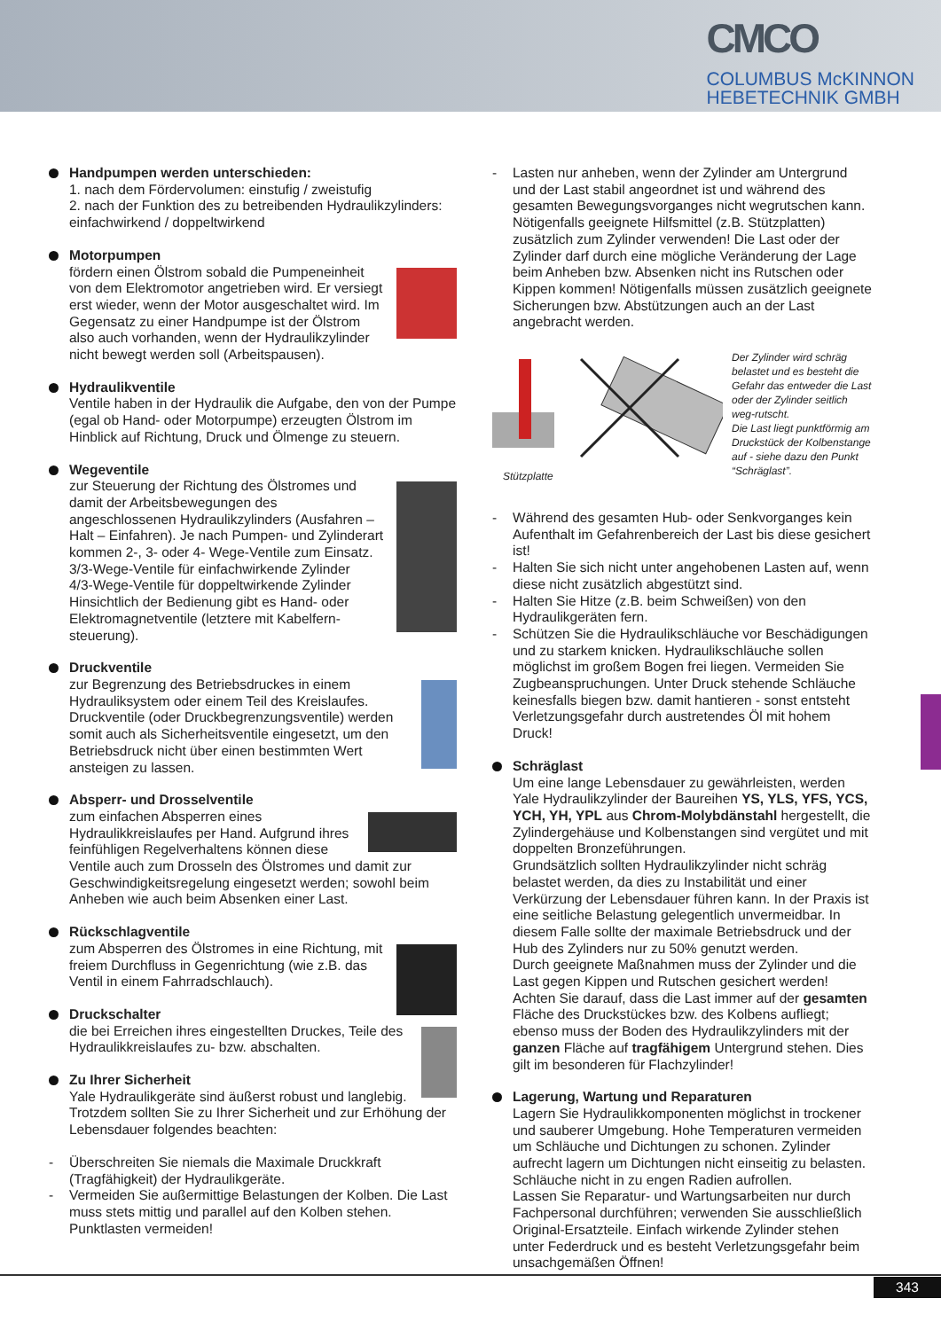CMCO
COLUMBUS McKINNON
HEBETECHNIK GMBH
Handpumpen werden unterschieden:
1. nach dem Fördervolumen: einstufig / zweistufig
2. nach der Funktion des zu betreibenden Hydraulikzylinders: einfachwirkend / doppeltwirkend
Motorpumpen
fördern einen Ölstrom sobald die Pumpeneinheit von dem Elektromotor angetrieben wird. Er versiegt erst wieder, wenn der Motor ausgeschaltet wird. Im Gegensatz zu einer Handpumpe ist der Ölstrom also auch vorhanden, wenn der Hydraulikzylinder nicht bewegt werden soll (Arbeitspausen).
Hydraulikventile
Ventile haben in der Hydraulik die Aufgabe, den von der Pumpe (egal ob Hand- oder Motorpumpe) erzeugten Ölstrom im Hinblick auf Richtung, Druck und Ölmenge zu steuern.
Wegeventile
zur Steuerung der Richtung des Ölstromes und damit der Arbeitsbewegungen des angeschlossenen Hydraulikzylinders (Ausfahren – Halt – Einfahren). Je nach Pumpen- und Zylinderart kommen 2-, 3- oder 4- Wege-Ventile zum Einsatz.
3/3-Wege-Ventile für einfachwirkende Zylinder
4/3-Wege-Ventile für doppeltwirkende Zylinder
Hinsichtlich der Bedienung gibt es Hand- oder Elektromagnetventile (letztere mit Kabelfern-steuerung).
Druckventile
zur Begrenzung des Betriebsdruckes in einem Hydrauliksystem oder einem Teil des Kreislaufes. Druckventile (oder Druckbegrenzungsventile) werden somit auch als Sicherheitsventile eingesetzt, um den Betriebsdruck nicht über einen bestimmten Wert ansteigen zu lassen.
Absperr- und Drosselventile
zum einfachen Absperren eines Hydraulikkreislaufes per Hand. Aufgrund ihres feinfühligen Regelverhaltens können diese Ventile auch zum Drosseln des Ölstromes und damit zur Geschwindigkeitsregelung eingesetzt werden; sowohl beim Anheben wie auch beim Absenken einer Last.
Rückschlagventile
zum Absperren des Ölstromes in eine Richtung, mit freiem Durchfluss in Gegenrichtung (wie z.B. das Ventil in einem Fahrradschlauch).
Druckschalter
die bei Erreichen ihres eingestellten Druckes, Teile des Hydraulikkreislaufes zu- bzw. abschalten.
Zu Ihrer Sicherheit
Yale Hydraulikgeräte sind äußerst robust und langlebig. Trotzdem sollten Sie zu Ihrer Sicherheit und zur Erhöhung der Lebensdauer folgendes beachten:
- Überschreiten Sie niemals die Maximale Druckkraft (Tragfähigkeit) der Hydraulikgeräte.
- Vermeiden Sie außermittige Belastungen der Kolben. Die Last muss stets mittig und parallel auf den Kolben stehen. Punktlasten vermeiden!
- Lasten nur anheben, wenn der Zylinder am Untergrund und der Last stabil angeordnet ist und während des gesamten Bewegungsvorganges nicht wegrutschen kann. Nötigenfalls geeignete Hilfsmittel (z.B. Stützplatten) zusätzlich zum Zylinder verwenden! Die Last oder der Zylinder darf durch eine mögliche Veränderung der Lage beim Anheben bzw. Absenken nicht ins Rutschen oder Kippen kommen! Nötigenfalls müssen zusätzlich geeignete Sicherungen bzw. Abstützungen auch an der Last angebracht werden.
Stützplatte Der Zylinder wird schräg belastet und es besteht die Gefahr das entweder die Last oder der Zylinder seitlich weg-rutscht.
Die Last liegt punktförmig am Druckstück der Kolbenstange auf - siehe dazu den Punkt “Schräglast”.
- Während des gesamten Hub- oder Senkvorganges kein Aufenthalt im Gefahrenbereich der Last bis diese gesichert ist!
- Halten Sie sich nicht unter angehobenen Lasten auf, wenn diese nicht zusätzlich abgestützt sind.
- Halten Sie Hitze (z.B. beim Schweißen) von den Hydraulikgeräten fern.
- Schützen Sie die Hydraulikschläuche vor Beschädigungen und zu starkem knicken. Hydraulikschläuche sollen möglichst im großem Bogen frei liegen. Vermeiden Sie Zugbeanspruchungen. Unter Druck stehende Schläuche keinesfalls biegen bzw. damit hantieren - sonst entsteht Verletzungsgefahr durch austretendes Öl mit hohem Druck!
Schräglast
Um eine lange Lebensdauer zu gewährleisten, werden Yale Hydraulikzylinder der Baureihen YS, YLS, YFS, YCS, YCH, YH, YPL aus Chrom-Molybdänstahl hergestellt, die Zylindergehäuse und Kolbenstangen sind vergütet und mit doppelten Bronzeführungen.
Grundsätzlich sollten Hydraulikzylinder nicht schräg belastet werden, da dies zu Instabilität und einer Verkürzung der Lebensdauer führen kann. In der Praxis ist eine seitliche Belastung gelegentlich unvermeidbar. In diesem Falle sollte der maximale Betriebsdruck und der Hub des Zylinders nur zu 50% genutzt werden.
Durch geeignete Maßnahmen muss der Zylinder und die Last gegen Kippen und Rutschen gesichert werden! Achten Sie darauf, dass die Last immer auf der gesamten Fläche des Druckstückes bzw. des Kolbens aufliegt; ebenso muss der Boden des Hydraulikzylinders mit der ganzen Fläche auf tragfähigem Untergrund stehen. Dies gilt im besonderen für Flachzylinder!
Lagerung, Wartung und Reparaturen
Lagern Sie Hydraulikkomponenten möglichst in trockener und sauberer Umgebung. Hohe Temperaturen vermeiden um Schläuche und Dichtungen zu schonen. Zylinder aufrecht lagern um Dichtungen nicht einseitig zu belasten. Schläuche nicht in zu engen Radien aufrollen.
Lassen Sie Reparatur- und Wartungsarbeiten nur durch Fachpersonal durchführen; verwenden Sie ausschließlich Original-Ersatzteile. Einfach wirkende Zylinder stehen unter Federdruck und es besteht Verletzungsgefahr beim unsachgemäßen Öffnen!
343